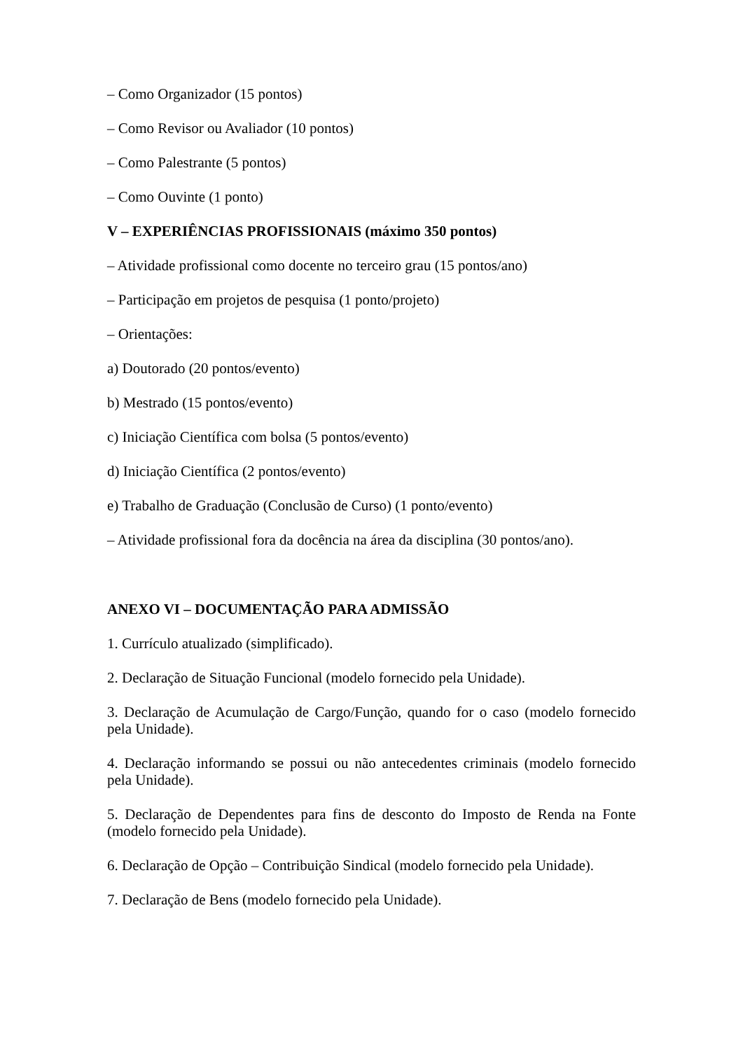– Como Organizador (15 pontos)
– Como Revisor ou Avaliador (10 pontos)
– Como Palestrante (5 pontos)
– Como Ouvinte (1 ponto)
V – EXPERIÊNCIAS PROFISSIONAIS (máximo 350 pontos)
– Atividade profissional como docente no terceiro grau (15 pontos/ano)
– Participação em projetos de pesquisa (1 ponto/projeto)
– Orientações:
a) Doutorado (20 pontos/evento)
b) Mestrado (15 pontos/evento)
c) Iniciação Científica com bolsa (5 pontos/evento)
d) Iniciação Científica (2 pontos/evento)
e) Trabalho de Graduação (Conclusão de Curso) (1 ponto/evento)
– Atividade profissional fora da docência na área da disciplina (30 pontos/ano).
ANEXO VI – DOCUMENTAÇÃO PARA ADMISSÃO
1. Currículo atualizado (simplificado).
2. Declaração de Situação Funcional (modelo fornecido pela Unidade).
3. Declaração de Acumulação de Cargo/Função, quando for o caso (modelo fornecido pela Unidade).
4. Declaração informando se possui ou não antecedentes criminais (modelo fornecido pela Unidade).
5. Declaração de Dependentes para fins de desconto do Imposto de Renda na Fonte (modelo fornecido pela Unidade).
6. Declaração de Opção – Contribuição Sindical (modelo fornecido pela Unidade).
7. Declaração de Bens (modelo fornecido pela Unidade).